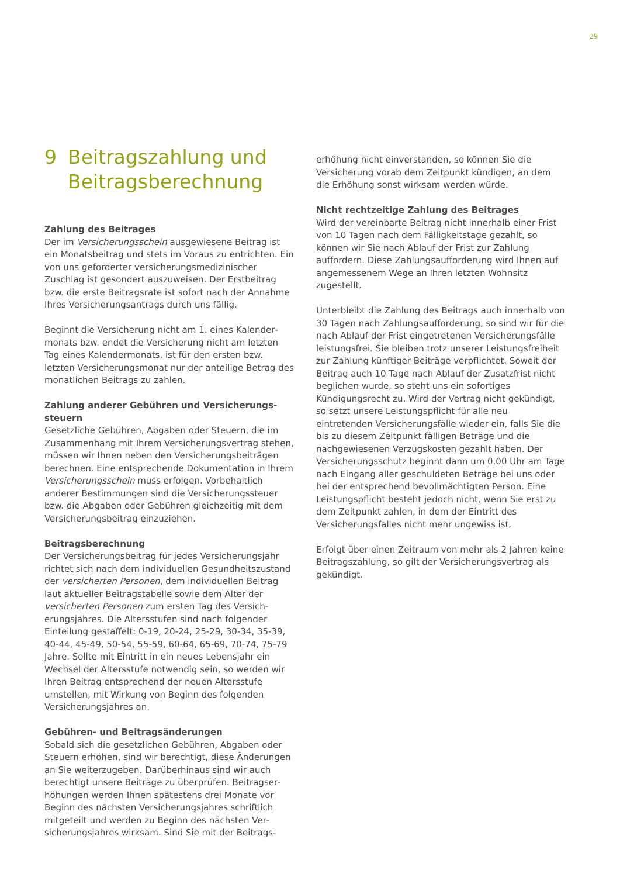29
9 Beitragszahlung und
Beitragsberechnung
Zahlung des Beitrages
Der im Versicherungsschein ausgewiesene Beitrag ist ein Monatsbeitrag und stets im Voraus zu entrichten. Ein von uns geforderter versicherungsmedizinischer Zuschlag ist gesondert auszuweisen. Der Erstbeitrag bzw. die erste Beitragsrate ist sofort nach der Annahme Ihres Versicherungsantrags durch uns fällig.
Beginnt die Versicherung nicht am 1. eines Kalender­monats bzw. endet die Versicherung nicht am letzten Tag eines Kalendermonats, ist für den ersten bzw. letzten Versicherungsmonat nur der anteilige Betrag des monatlichen Beitrags zu zahlen.
Zahlung anderer Gebühren und Versicherungs­steuern
Gesetzliche Gebühren, Abgaben oder Steuern, die im Zusammenhang mit Ihrem Versicherungsvertrag stehen, müssen wir Ihnen neben den Versicherungs­beiträgen berechnen. Eine entsprechende Dokumen­tation in Ihrem Versicherungsschein muss erfolgen. Vorbehaltlich anderer Bestimmungen sind die Versicher­ungssteuer bzw. die Abgaben oder Gebühren gleichzeitig mit dem Versicherungsbeitrag einzuziehen.
Beitragsberechnung
Der Versicherungsbeitrag für jedes Versicherungsjahr richtet sich nach dem individuellen Gesundheitszu­stand der versicherten Personen, dem individuellen Beitrag laut aktueller Beitragstabelle sowie dem Alter der versicherten Personen zum ersten Tag des Versich­erungsjahres. Die Altersstufen sind nach folgender Einteilung gestaffelt: 0-19, 20-24, 25-29, 30-34, 35-39, 40-44, 45-49, 50-54, 55-59, 60-64, 65-69, 70-74, 75-79 Jahre. Sollte mit Eintritt in ein neues Lebensjahr ein Wechsel der Altersstufe notwendig sein, so werden wir Ihren Beitrag entsprechend der neuen Altersstufe umstellen, mit Wirkung von Beginn des folgenden Versicherungsjahres an.
Gebühren- und Beitragsänderungen
Sobald sich die gesetzlichen Gebühren, Abgaben oder Steuern erhöhen, sind wir berechtigt, diese Änderungen an Sie weiterzugeben. Darüberhinaus sind wir auch berechtigt unsere Beiträge zu überprüfen. Beitragser­höhungen werden Ihnen spätestens drei Monate vor Beginn des nächsten Versicherungsjahres schriftlich mitgeteilt und werden zu Beginn des nächsten Ver­sicherungsjahres wirksam. Sind Sie mit der Beitrags-
erhöhung nicht einverstanden, so können Sie die Versicherung vorab dem Zeitpunkt kündigen, an dem die Erhöhung sonst wirksam werden würde.
Nicht rechtzeitige Zahlung des Beitrages
Wird der vereinbarte Beitrag nicht innerhalb einer Frist von 10 Tagen nach dem Fälligkeitstage gezahlt, so können wir Sie nach Ablauf der Frist zur Zahlung auffordern. Diese Zahlungsaufforderung wird Ihnen auf angemessenem Wege an Ihren letzten Wohnsitz zugestellt.
Unterbleibt die Zahlung des Beitrags auch innerhalb von 30 Tagen nach Zahlungsaufforderung, so sind wir für die nach Ablauf der Frist eingetretenen Versi­cherungsfälle leistungsfrei. Sie bleiben trotz unserer Leistungsfreiheit zur Zahlung künftiger Beiträge ver­pflichtet. Soweit der Beitrag auch 10 Tage nach Ablauf der Zusatzfrist nicht beglichen wurde, so steht uns ein sofortiges Kündigungsrecht zu. Wird der Vertrag nicht gekündigt, so setzt unsere Leistungspflicht für alle neu eintretenden Versicherungsfälle wieder ein, falls Sie die bis zu diesem Zeitpunkt fälligen Beträge und die nachgewiesenen Verzugskosten gezahlt haben. Der Versicherungsschutz beginnt dann um 0.00 Uhr am Tage nach Eingang aller geschuldeten Beträge bei uns oder bei der entsprechend bevollmächtigten Per­son. Eine Leistungspflicht besteht jedoch nicht, wenn Sie erst zu dem Zeitpunkt zahlen, in dem der Eintritt des Versicherungsfalles nicht mehr ungewiss ist.
Erfolgt über einen Zeitraum von mehr als 2 Jahren keine Beitragszahlung, so gilt der Versicherungsvertrag als gekündigt.